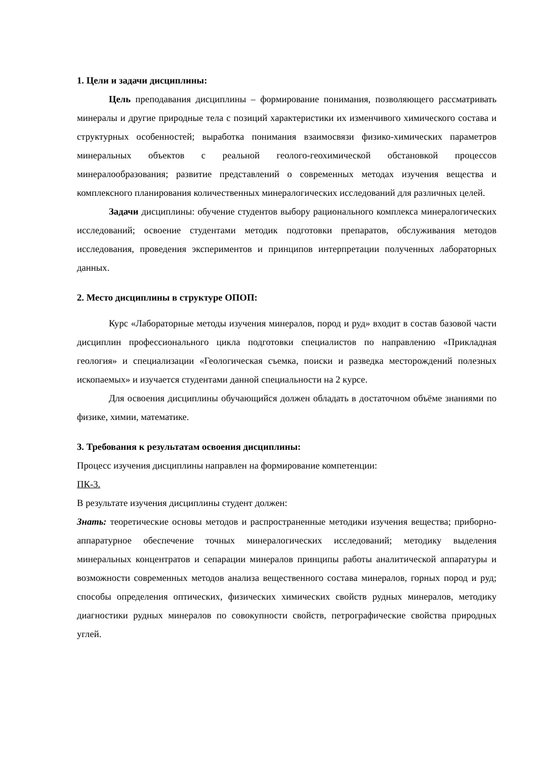1. Цели и задачи дисциплины:
Цель преподавания дисциплины – формирование понимания, позволяющего рассматривать минералы и другие природные тела с позиций характеристики их изменчивого химического состава и структурных особенностей; выработка понимания взаимосвязи физико-химических параметров минеральных объектов с реальной геолого-геохимической обстановкой процессов минералообразования; развитие представлений о современных методах изучения вещества и комплексного планирования количественных минералогических исследований для различных целей.
Задачи дисциплины: обучение студентов выбору рационального комплекса минералогических исследований; освоение студентами методик подготовки препаратов, обслуживания методов исследования, проведения экспериментов и принципов интерпретации полученных лабораторных данных.
2. Место дисциплины в структуре ОПОП:
Курс «Лабораторные методы изучения минералов, пород и руд» входит в состав базовой части дисциплин профессионального цикла подготовки специалистов по направлению «Прикладная геология» и специализации «Геологическая съемка, поиски и разведка месторождений полезных ископаемых» и изучается студентами данной специальности на 2 курсе.
Для освоения дисциплины обучающийся должен обладать в достаточном объёме знаниями по физике, химии, математике.
3. Требования к результатам освоения дисциплины:
Процесс изучения дисциплины направлен на формирование компетенции:
ПК-3.
В результате изучения дисциплины студент должен:
Знать: теоретические основы методов и распространенные методики изучения вещества; приборно-аппаратурное обеспечение точных минералогических исследований; методику выделения минеральных концентратов и сепарации минералов принципы работы аналитической аппаратуры и возможности современных методов анализа вещественного состава минералов, горных пород и руд; способы определения оптических, физических химических свойств рудных минералов, методику диагностики рудных минералов по совокупности свойств, петрографические свойства природных углей.